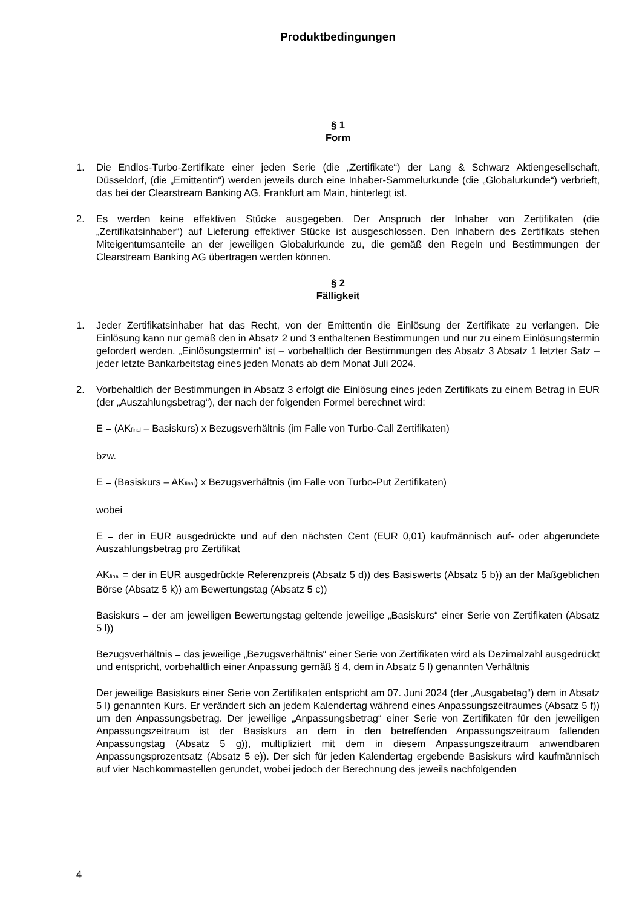Produktbedingungen
§ 1
Form
1. Die Endlos-Turbo-Zertifikate einer jeden Serie (die „Zertifikate“) der Lang & Schwarz Aktiengesellschaft, Düsseldorf, (die „Emittentin“) werden jeweils durch eine Inhaber-Sammelurkunde (die „Globalurkunde“) verbrieft, das bei der Clearstream Banking AG, Frankfurt am Main, hinterlegt ist.
2. Es werden keine effektiven Stücke ausgegeben. Der Anspruch der Inhaber von Zertifikaten (die „Zertifikatsinhaber“) auf Lieferung effektiver Stücke ist ausgeschlossen. Den Inhabern des Zertifikats stehen Miteigentumsanteile an der jeweiligen Globalurkunde zu, die gemäß den Regeln und Bestimmungen der Clearstream Banking AG übertragen werden können.
§ 2
Fälligkeit
1. Jeder Zertifikatsinhaber hat das Recht, von der Emittentin die Einlösung der Zertifikate zu verlangen. Die Einlösung kann nur gemäß den in Absatz 2 und 3 enthaltenen Bestimmungen und nur zu einem Einlösungstermin gefordert werden. „Einlösungstermin“ ist – vorbehaltlich der Bestimmungen des Absatz 3 Absatz 1 letzter Satz – jeder letzte Bankarbeitstag eines jeden Monats ab dem Monat Juli 2024.
2. Vorbehaltlich der Bestimmungen in Absatz 3 erfolgt die Einlösung eines jeden Zertifikats zu einem Betrag in EUR (der „Auszahlungsbetrag“), der nach der folgenden Formel berechnet wird:
E = (AK<sub>final</sub> – Basiskurs) x Bezugsverhältnis (im Falle von Turbo-Call Zertifikaten)
bzw.
E = (Basiskurs – AK<sub>final</sub>) x Bezugsverhältnis (im Falle von Turbo-Put Zertifikaten)
wobei
E = der in EUR ausgedrückte und auf den nächsten Cent (EUR 0,01) kaufmännisch auf- oder abgerundete Auszahlungsbetrag pro Zertifikat
AK<sub>final</sub> = der in EUR ausgedrückte Referenzpreis (Absatz 5 d)) des Basiswerts (Absatz 5 b)) an der Maßgeblichen Börse (Absatz 5 k)) am Bewertungstag (Absatz 5 c))
Basiskurs = der am jeweiligen Bewertungstag geltende jeweilige „Basiskurs“ einer Serie von Zertifikaten (Absatz 5 l))
Bezugsverhältnis = das jeweilige „Bezugsverhältnis“ einer Serie von Zertifikaten wird als Dezimalzahl ausgedrückt und entspricht, vorbehaltlich einer Anpassung gemäß § 4, dem in Absatz 5 l) genannten Verhältnis
Der jeweilige Basiskurs einer Serie von Zertifikaten entspricht am 07. Juni 2024 (der „Ausgabetag“) dem in Absatz 5 l) genannten Kurs. Er verändert sich an jedem Kalendertag während eines Anpassungszeitraumes (Absatz 5 f)) um den Anpassungsbetrag. Der jeweilige „Anpassungsbetrag“ einer Serie von Zertifikaten für den jeweiligen Anpassungszeitraum ist der Basiskurs an dem in den betreffenden Anpassungszeitraum fallenden Anpassungstag (Absatz 5 g)), multipliziert mit dem in diesem Anpassungszeitraum anwendbaren Anpassungsprozentsatz (Absatz 5 e)). Der sich für jeden Kalendertag ergebende Basiskurs wird kaufmännisch auf vier Nachkommastellen gerundet, wobei jedoch der Berechnung des jeweils nachfolgenden
4